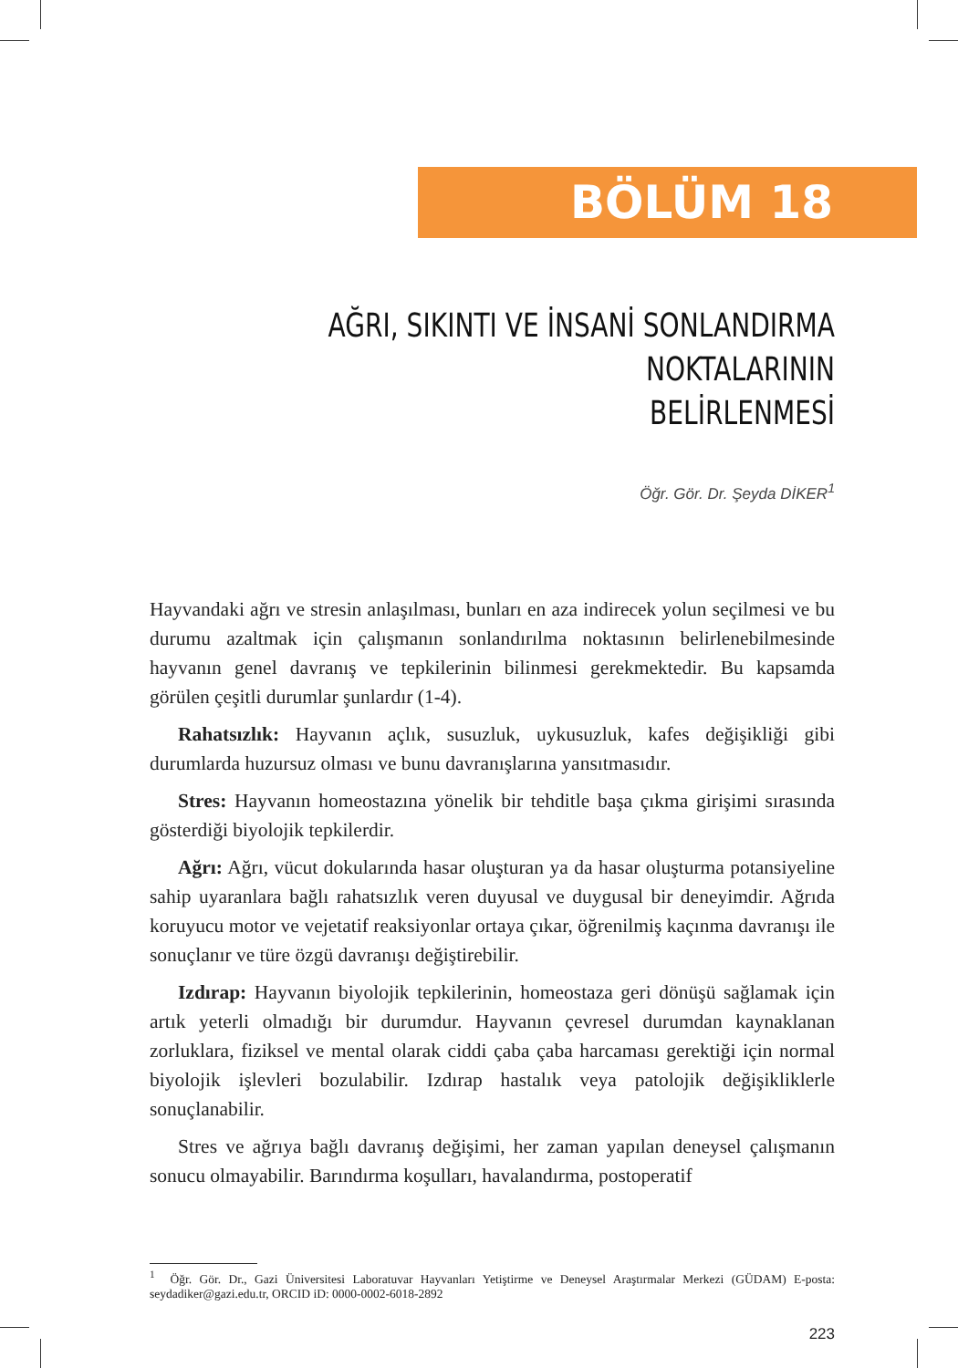BÖLÜM 18
AĞRI, SIKINTI VE İNSANİ SONLANDIRMA NOKTALARININ
BELİRLENMESİ
Öğr. Gör. Dr. Şeyda DİKER<sup>1</sup>
Hayvandaki ağrı ve stresin anlaşılması, bunları en aza indirecek yolun seçilmesi ve bu durumu azaltmak için çalışmanın sonlandırılma noktasının belirlenebilmesinde hayvanın genel davranış ve tepkilerinin bilinmesi gerekmektedir. Bu kapsamda görülen çeşitli durumlar şunlardır (1-4).
Rahatsızlık: Hayvanın açlık, susuzluk, uykusuzluk, kafes değişikliği gibi durumlarda huzursuz olması ve bunu davranışlarına yansıtmasıdır.
Stres: Hayvanın homeostazına yönelik bir tehditle başa çıkma girişimi sırasında gösterdiği biyolojik tepkilerdir.
Ağrı: Ağrı, vücut dokularında hasar oluşturan ya da hasar oluşturma potansiyeline sahip uyaranlara bağlı rahatsızlık veren duyusal ve duygusal bir deneyimdir. Ağrıda koruyucu motor ve vejetatif reaksiyonlar ortaya çıkar, öğrenilmiş kaçınma davranışı ile sonuçlanır ve türe özgü davranışı değiştirebilir.
Izdırap: Hayvanın biyolojik tepkilerinin, homeostaza geri dönüşü sağlamak için artık yeterli olmadığı bir durumdur. Hayvanın çevresel durumdan kaynaklanan zorluklara, fiziksel ve mental olarak ciddi çaba çaba harcaması gerektiği için normal biyolojik işlevleri bozulabilir. Izdırap hastalık veya patolojik değişikliklerle sonuçlanabilir.
Stres ve ağrıya bağlı davranış değişimi, her zaman yapılan deneysel çalışmanın sonucu olmayabilir. Barındırma koşulları, havalandırma, postoperatif
<sup>1</sup> Öğr. Gör. Dr., Gazi Üniversitesi Laboratuvar Hayvanları Yetiştirme ve Deneysel Araştırmalar Merkezi (GÜDAM) E-posta: seydadiker@gazi.edu.tr, ORCID iD: 0000-0002-6018-2892
223